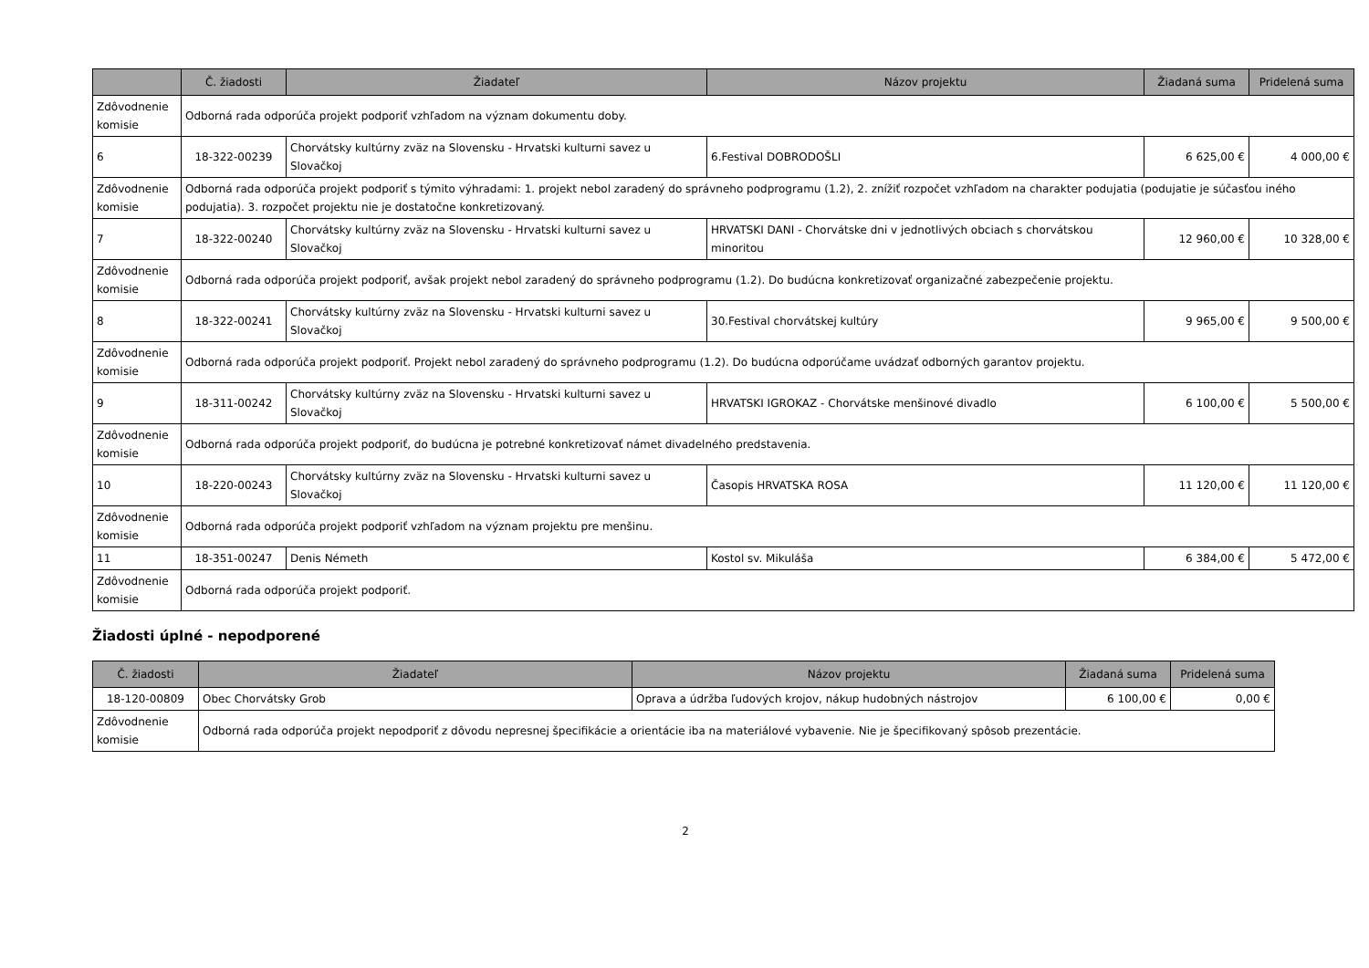| | Č. žiadosti | Žiadateľ | Názov projektu | Žiadaná suma | Pridelená suma |
| --- | --- | --- | --- | --- | --- |
| Zdôvodnenie komisie | Odborná rada odporúča projekt podporiť vzhľadom na význam dokumentu doby. | | | | |
| 6 | 18-322-00239 | Chorvátsky kultúrny zväz na Slovensku - Hrvatski kulturni savez u Slovačkoj | 6.Festival DOBRODOŠLI | 6 625,00 € | 4 000,00 € |
| Zdôvodnenie komisie | Odborná rada odporúča projekt podporiť s týmito výhradami: 1. projekt nebol zaradený do správneho podprogramu (1.2), 2. znížiť rozpočet vzhľadom na charakter podujatia (podujatie je súčasťou iného podujatia). 3. rozpočet projektu nie je dostatočne konkretizovaný. | | | | |
| 7 | 18-322-00240 | Chorvátsky kultúrny zväz na Slovensku - Hrvatski kulturni savez u Slovačkoj | HRVATSKI DANI - Chorvátske dni v jednotlivých obciach s chorvátskou minoritou | 12 960,00 € | 10 328,00 € |
| Zdôvodnenie komisie | Odborná rada odporúča projekt podporiť, avšak projekt nebol zaradený do správneho podprogramu (1.2). Do budúcna konkretizovať organizačné zabezpečenie projektu. | | | | |
| 8 | 18-322-00241 | Chorvátsky kultúrny zväz na Slovensku - Hrvatski kulturni savez u Slovačkoj | 30.Festival chorvátskej kultúry | 9 965,00 € | 9 500,00 € |
| Zdôvodnenie komisie | Odborná rada odporúča projekt podporiť. Projekt nebol zaradený do správneho podprogramu (1.2). Do budúcna odporúčame uvádzať odborných garantov projektu. | | | | |
| 9 | 18-311-00242 | Chorvátsky kultúrny zväz na Slovensku - Hrvatski kulturni savez u Slovačkoj | HRVATSKI IGROKAZ - Chorvátske menšinové divadlo | 6 100,00 € | 5 500,00 € |
| Zdôvodnenie komisie | Odborná rada odporúča projekt podporiť, do budúcna je potrebné konkretizovať námet divadelného predstavenia. | | | | |
| 10 | 18-220-00243 | Chorvátsky kultúrny zväz na Slovensku - Hrvatski kulturni savez u Slovačkoj | Časopis HRVATSKA ROSA | 11 120,00 € | 11 120,00 € |
| Zdôvodnenie komisie | Odborná rada odporúča projekt podporiť vzhľadom na význam projektu pre menšinu. | | | | |
| 11 | 18-351-00247 | Denis Németh | Kostol sv. Mikuláša | 6 384,00 € | 5 472,00 € |
| Zdôvodnenie komisie | Odborná rada odporúča projekt podporiť. | | | | |
Žiadosti úplné - nepodporené
| Č. žiadosti | Žiadateľ | Názov projektu | Žiadaná suma | Pridelená suma |
| --- | --- | --- | --- | --- |
| 18-120-00809 | Obec Chorvátsky Grob | Oprava a údržba ľudových krojov, nákup hudobných nástrojov | 6 100,00 € | 0,00 € |
| Zdôvodnenie komisie | Odborná rada odporúča projekt nepodporiť z dôvodu nepresnej špecifikácie a orientácie iba na materiálové vybavenie. Nie je špecifikovaný spôsob prezentácie. | | | |
2